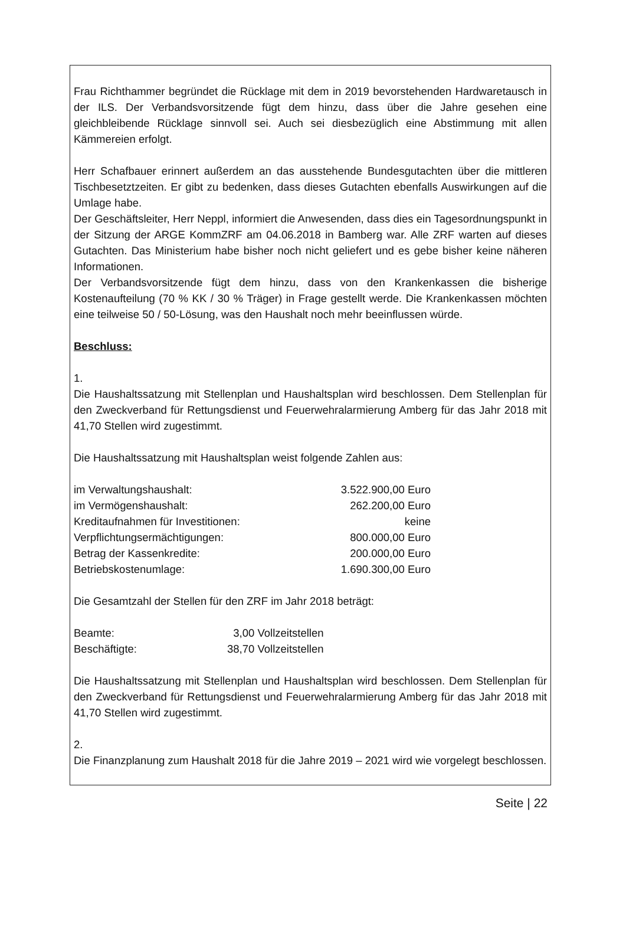Frau Richthammer begründet die Rücklage mit dem in 2019 bevorstehenden Hardwaretausch in der ILS. Der Verbandsvorsitzende fügt dem hinzu, dass über die Jahre gesehen eine gleichbleibende Rücklage sinnvoll sei. Auch sei diesbezüglich eine Abstimmung mit allen Kämmereien erfolgt.
Herr Schafbauer erinnert außerdem an das ausstehende Bundesgutachten über die mittleren Tischbesetztzeiten. Er gibt zu bedenken, dass dieses Gutachten ebenfalls Auswirkungen auf die Umlage habe.
Der Geschäftsleiter, Herr Neppl, informiert die Anwesenden, dass dies ein Tagesordnungspunkt in der Sitzung der ARGE KommZRF am 04.06.2018 in Bamberg war. Alle ZRF warten auf dieses Gutachten. Das Ministerium habe bisher noch nicht geliefert und es gebe bisher keine näheren Informationen.
Der Verbandsvorsitzende fügt dem hinzu, dass von den Krankenkassen die bisherige Kostenaufteilung (70 % KK / 30 % Träger) in Frage gestellt werde. Die Krankenkassen möchten eine teilweise 50 / 50-Lösung, was den Haushalt noch mehr beeinflussen würde.
Beschluss:
1.
Die Haushaltssatzung mit Stellenplan und Haushaltsplan wird beschlossen. Dem Stellenplan für den Zweckverband für Rettungsdienst und Feuerwehralarmierung Amberg für das Jahr 2018 mit 41,70 Stellen wird zugestimmt.
Die Haushaltssatzung mit Haushaltsplan weist folgende Zahlen aus:
| im Verwaltungshaushalt: | 3.522.900,00 Euro |
| im Vermögenshaushalt: | 262.200,00 Euro |
| Kreditaufnahmen für Investitionen: | keine |
| Verpflichtungsermächtigungen: | 800.000,00 Euro |
| Betrag der Kassenkredite: | 200.000,00 Euro |
| Betriebskostenumlage: | 1.690.300,00 Euro |
Die Gesamtzahl der Stellen für den ZRF im Jahr 2018 beträgt:
| Beamte: | 3,00 | Vollzeitstellen |
| Beschäftigte: | 38,70 | Vollzeitstellen |
Die Haushaltssatzung mit Stellenplan und Haushaltsplan wird beschlossen. Dem Stellenplan für den Zweckverband für Rettungsdienst und Feuerwehralarmierung Amberg für das Jahr 2018 mit 41,70 Stellen wird zugestimmt.
2.
Die Finanzplanung zum Haushalt 2018 für die Jahre 2019 – 2021 wird wie vorgelegt beschlossen.
Seite | 22